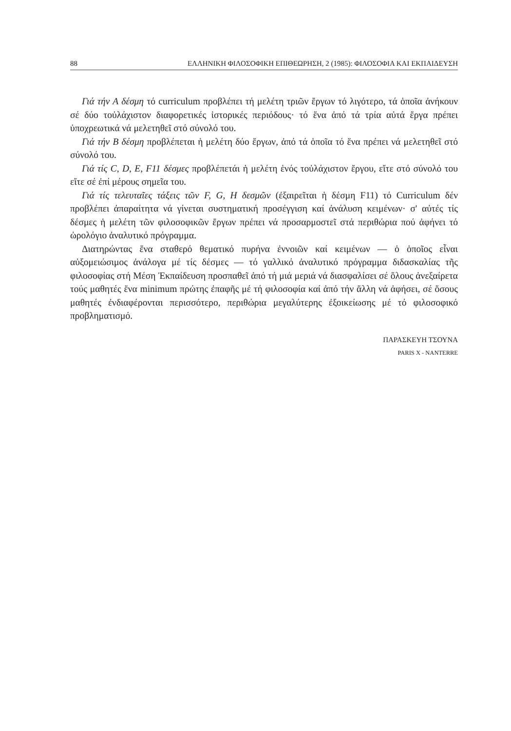88 ΕΛΛΗΝΙΚΗ ΦΙΛΟΣΟΦΙΚΗ ΕΠΙΘΕΩΡΗΣΗ, 2 (1985): ΦΙΛΟΣΟΦΙΑ ΚΑΙ ΕΚΠΑΙΔΕΥΣΗ
Γιά τήν Α δέσμη τό curriculum προβλέπει τή μελέτη τριῶν ἔργων τό λιγότερο, τά ὁποῖα ἀνήκουν σέ δύο τοὐλάχιστον διαφορετικές ἱστορικές περιόδους· τό ἕνα ἀπό τά τρία αὐτά ἔργα πρέπει ὑποχρεωτικά νά μελετηθεῖ στό σύνολό του.
Γιά τήν Β δέσμη προβλέπεται ἡ μελέτη δύο ἔργων, ἀπό τά ὁποῖα τό ἕνα πρέπει νά μελετηθεῖ στό σύνολό του.
Γιά τίς C, D, E, F11 δέσμες προβλέπετάι ἡ μελέτη ἑνός τοὐλάχιστον ἔργου, εἴτε στό σύνολό του εἴτε σέ ἐπί μέρους σημεῖα του.
Γιά τίς τελευταῖες τάξεις τῶν F, G, H δεσμῶν (ἐξαιρεῖται ἡ δέσμη F11) τό Curriculum δέν προβλέπει ἀπαραίτητα νά γίνεται συστηματική προσέγγιση καί ἀνάλυση κειμένων· σ' αὐτές τίς δέσμες ἡ μελέτη τῶν φιλοσοφικῶν ἔργων πρέπει νά προσαρμοστεῖ στά περιθώρια πού ἀφήνει τό ὡρολόγιο ἀναλυτικό πρόγραμμα.
Διατηρώντας ἕνα σταθερό θεματικό πυρήνα ἐννοιῶν καί κειμένων — ὁ ὁποῖος εἶναι αὐξομειώσιμος ἀνάλογα μέ τίς δέσμες — τό γαλλικό ἀναλυτικό πρόγραμμα διδασκαλίας τῆς φιλοσοφίας στή Μέση Ἐκπαίδευση προσπαθεῖ ἀπό τή μιά μεριά νά διασφαλίσει σέ ὅλους ἀνεξαίρετα τούς μαθητές ἕνα minimum πρώτης ἐπαφῆς μέ τή φιλοσοφία καί ἀπό τήν ἄλλη νά ἀφήσει, σέ ὅσους μαθητές ἐνδιαφέρονται περισσότερο, περιθώρια μεγαλύτερης ἐξοικείωσης μέ τό φιλοσοφικό προβληματισμό.
ΠΑΡΑΣΚΕΥΗ ΤΣΟΥΝΑ
PARIS X - NANTERRE